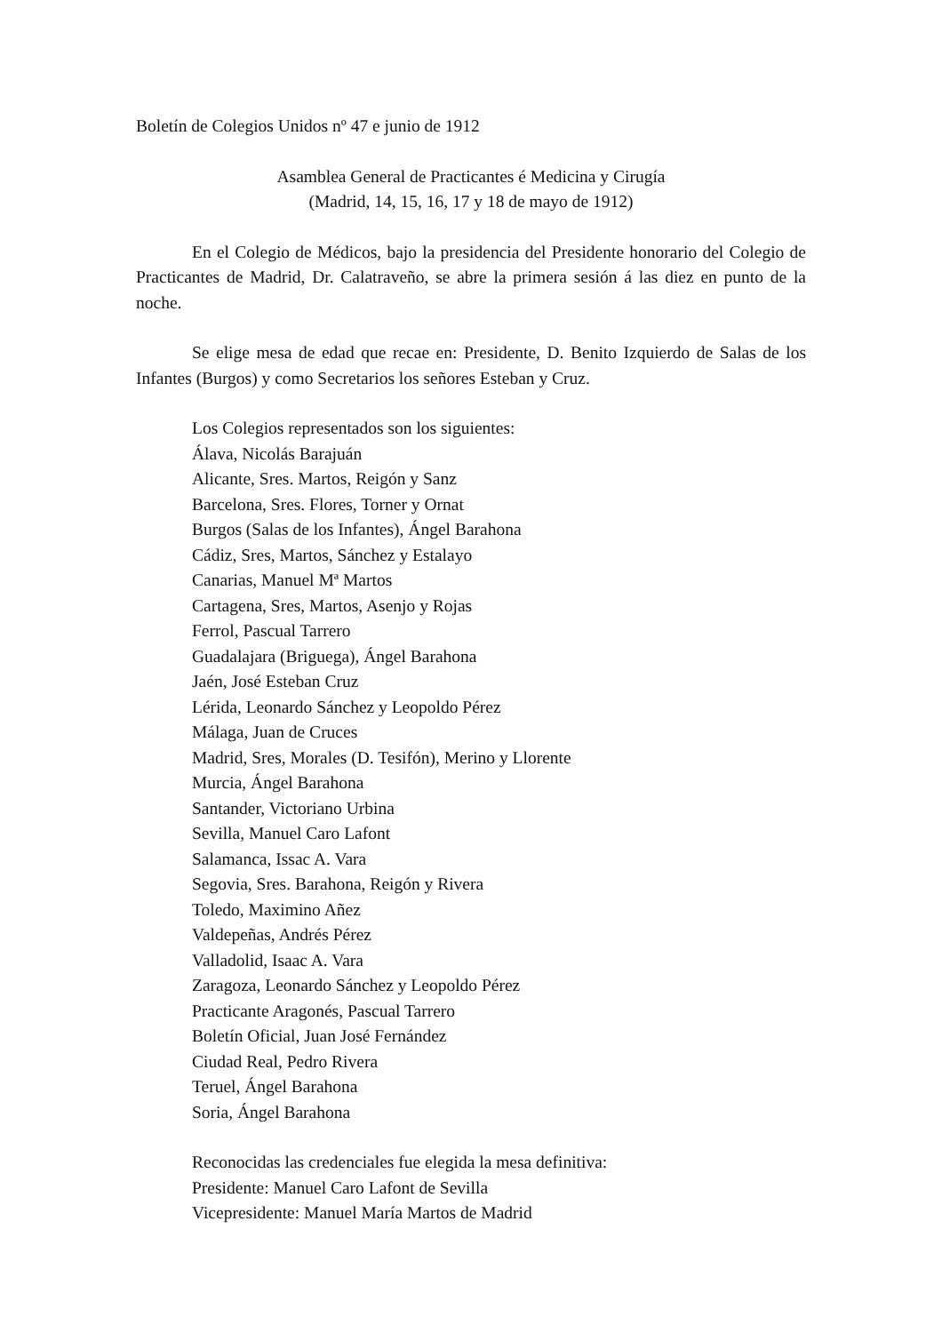Boletín de Colegios Unidos nº 47 e junio de 1912
Asamblea General de Practicantes é Medicina y Cirugía
(Madrid, 14, 15, 16, 17 y 18 de mayo de 1912)
En el Colegio de Médicos, bajo la presidencia del Presidente honorario del Colegio de Practicantes de Madrid, Dr. Calatraveño, se abre la primera sesión á las diez en punto de la noche.
Se elige mesa de edad que recae en: Presidente, D. Benito Izquierdo de Salas de los Infantes (Burgos) y como Secretarios los señores Esteban y Cruz.
Los Colegios representados son los siguientes:
Álava, Nicolás Barajuán
Alicante, Sres. Martos, Reigón y Sanz
Barcelona, Sres. Flores, Torner y Ornat
Burgos (Salas de los Infantes), Ángel Barahona
Cádiz, Sres, Martos, Sánchez y Estalayo
Canarias, Manuel Mª Martos
Cartagena, Sres, Martos, Asenjo y Rojas
Ferrol, Pascual Tarrero
Guadalajara (Briguega), Ángel Barahona
Jaén, José Esteban Cruz
Lérida, Leonardo Sánchez y Leopoldo Pérez
Málaga, Juan de Cruces
Madrid, Sres, Morales (D. Tesifón), Merino y Llorente
Murcia, Ángel Barahona
Santander, Victoriano Urbina
Sevilla, Manuel Caro Lafont
Salamanca, Issac A. Vara
Segovia, Sres. Barahona, Reigón y Rivera
Toledo, Maximino Añez
Valdepeñas, Andrés Pérez
Valladolid, Isaac A. Vara
Zaragoza, Leonardo Sánchez y Leopoldo Pérez
Practicante Aragonés, Pascual Tarrero
Boletín Oficial, Juan José Fernández
Ciudad Real, Pedro Rivera
Teruel, Ángel Barahona
Soria, Ángel Barahona
Reconocidas las credenciales fue elegida la mesa definitiva:
Presidente: Manuel Caro Lafont de Sevilla
Vicepresidente: Manuel María Martos de Madrid